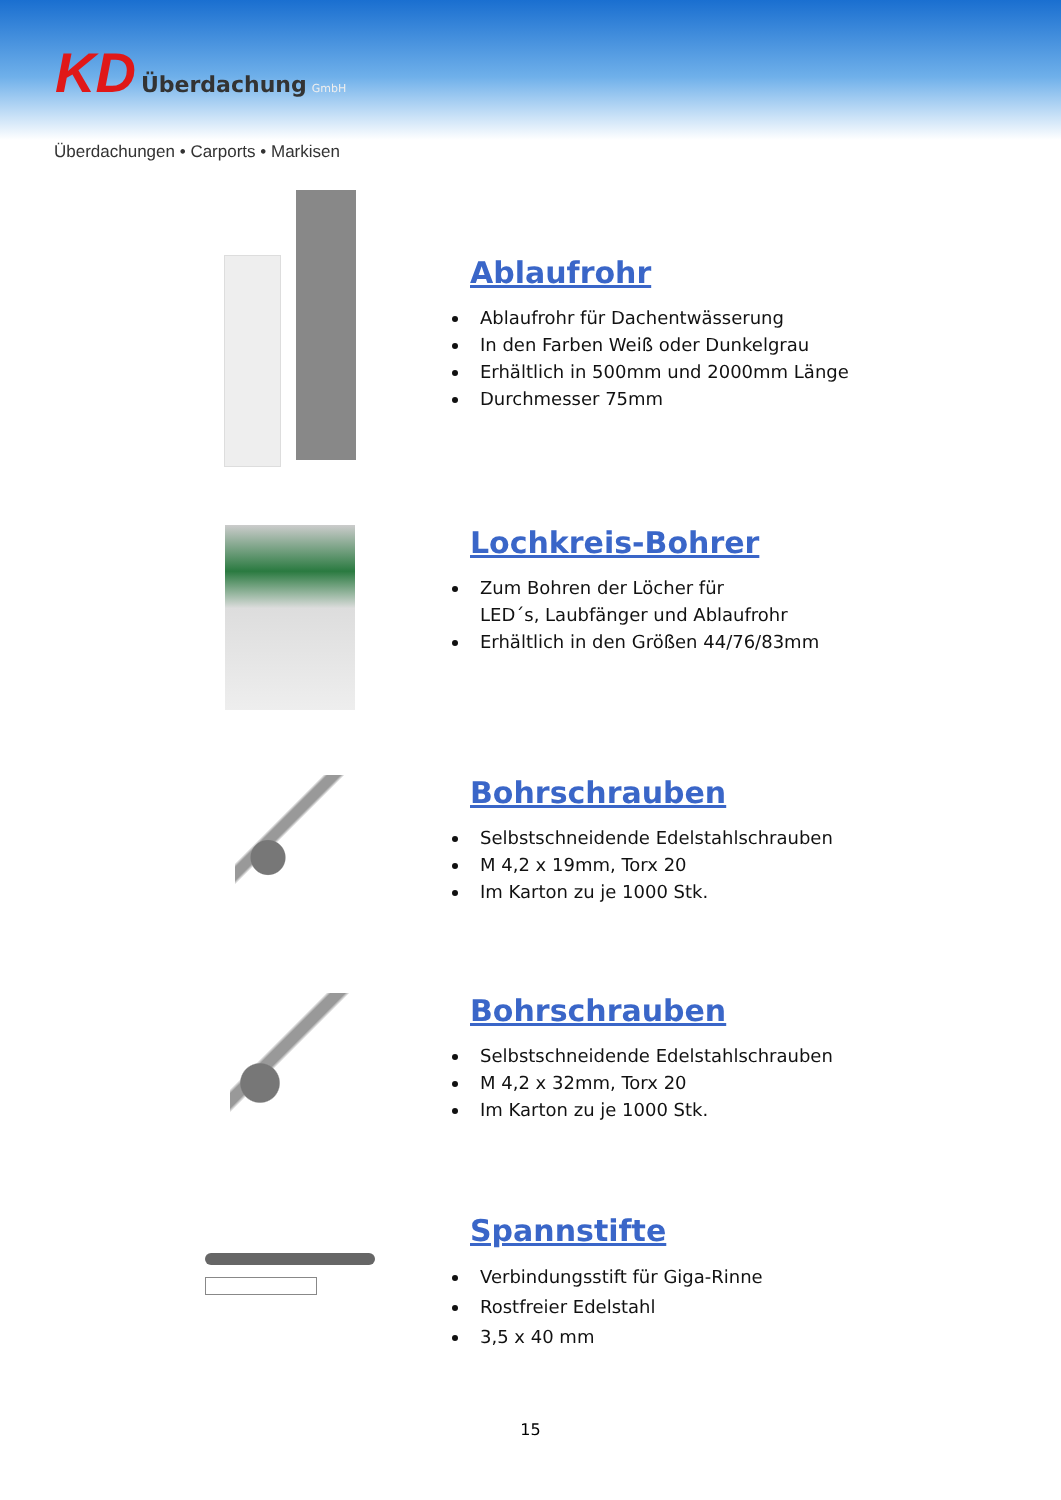KD Überdachung GmbH
Überdachungen • Carports • Markisen
Ablaufrohr
Ablaufrohr für Dachentwässerung
In den Farben Weiß oder Dunkelgrau
Erhältlich in 500mm und 2000mm Länge
Durchmesser 75mm
Lochkreis-Bohrer
Zum Bohren der Löcher für
LED´s, Laubfänger und Ablaufrohr
Erhältlich in den Größen 44/76/83mm
Bohrschrauben
Selbstschneidende Edelstahlschrauben
M 4,2 x 19mm, Torx 20
Im Karton zu je 1000 Stk.
Bohrschrauben
Selbstschneidende Edelstahlschrauben
M 4,2 x 32mm, Torx 20
Im Karton zu je 1000 Stk.
Spannstifte
Verbindungsstift für Giga-Rinne
Rostfreier Edelstahl
3,5 x 40 mm
15